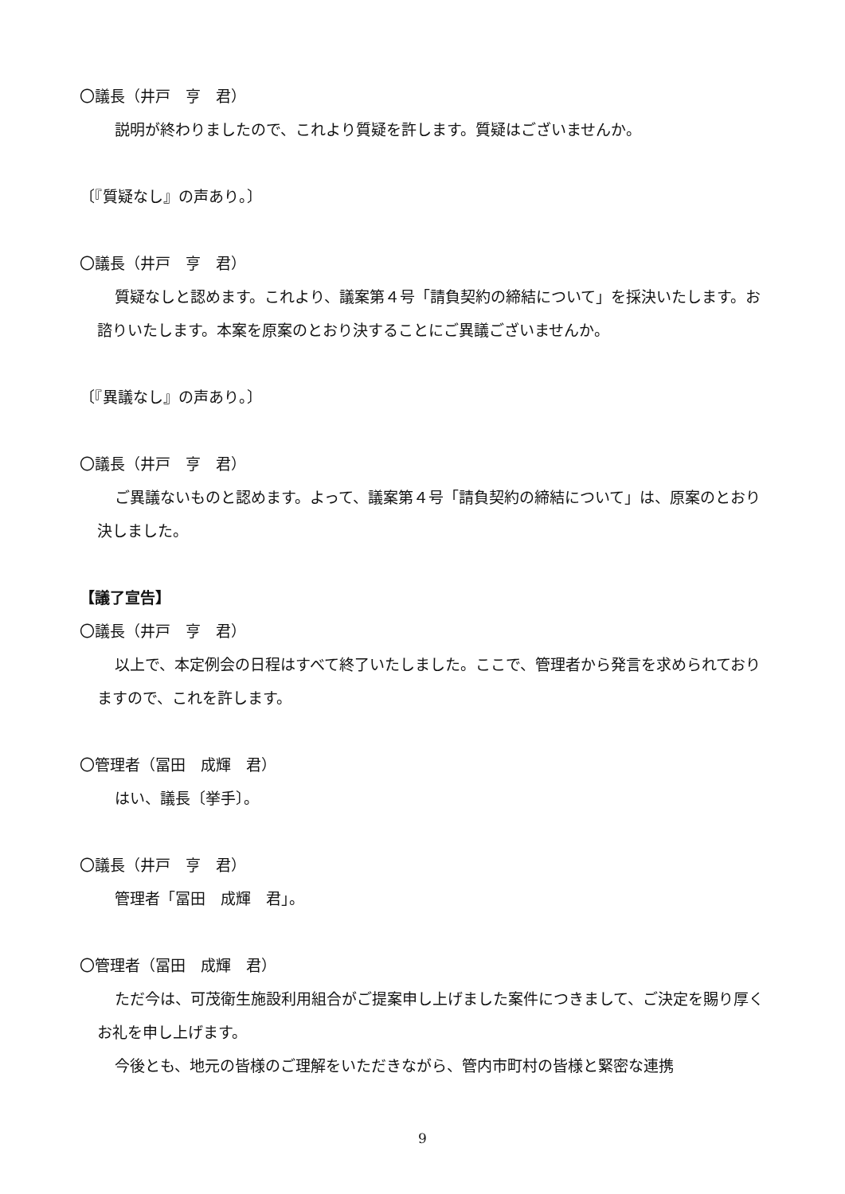〇議長（井戸　亨　君）
説明が終わりましたので、これより質疑を許します。質疑はございませんか。
〔『質疑なし』の声あり。〕
〇議長（井戸　亨　君）
質疑なしと認めます。これより、議案第４号「請負契約の締結について」を採決いたします。お諮りいたします。本案を原案のとおり決することにご異議ございませんか。
〔『異議なし』の声あり。〕
〇議長（井戸　亨　君）
ご異議ないものと認めます。よって、議案第４号「請負契約の締結について」は、原案のとおり決しました。
【議了宣告】
〇議長（井戸　亨　君）
以上で、本定例会の日程はすべて終了いたしました。ここで、管理者から発言を求められておりますので、これを許します。
〇管理者（冨田　成輝　君）
はい、議長〔挙手〕。
〇議長（井戸　亨　君）
管理者「冨田　成輝　君」。
〇管理者（冨田　成輝　君）
ただ今は、可茂衛生施設利用組合がご提案申し上げました案件につきまして、ご決定を賜り厚くお礼を申し上げます。
今後とも、地元の皆様のご理解をいただきながら、管内市町村の皆様と緊密な連携
9